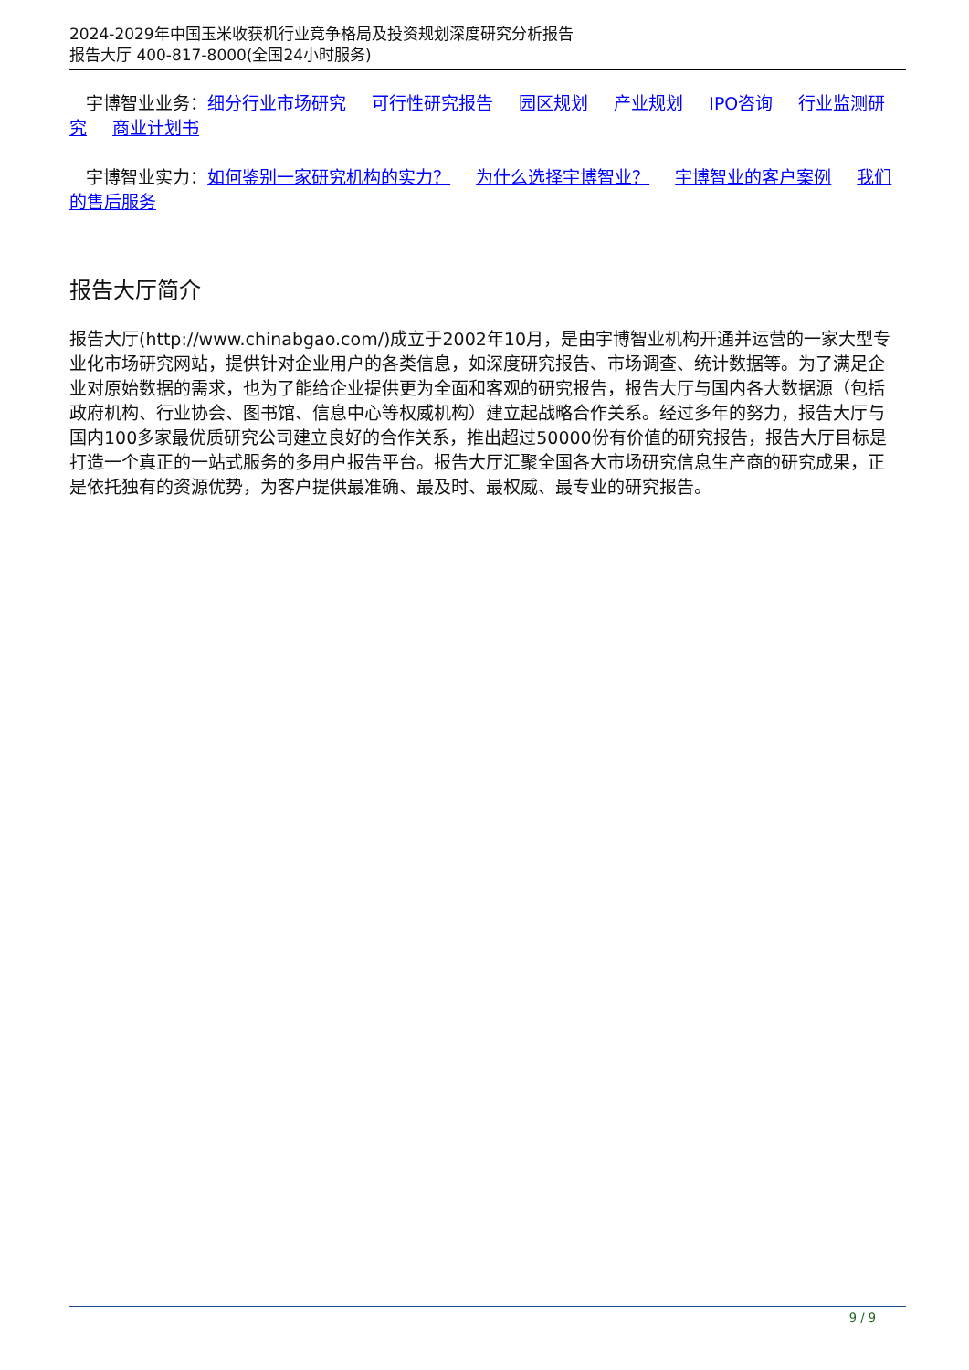2024-2029年中国玉米收获机行业竞争格局及投资规划深度研究分析报告
报告大厅 400-817-8000(全国24小时服务)
宇博智业业务：细分行业市场研究 可行性研究报告 园区规划 产业规划 IPO咨询 行业监测研究 商业计划书
宇博智业实力：如何鉴别一家研究机构的实力？ 为什么选择宇博智业？ 宇博智业的客户案例 我们的售后服务
报告大厅简介
报告大厅(http://www.chinabgao.com/)成立于2002年10月，是由宇博智业机构开通并运营的一家大型专业化市场研究网站，提供针对企业用户的各类信息，如深度研究报告、市场调查、统计数据等。为了满足企业对原始数据的需求，也为了能给企业提供更为全面和客观的研究报告，报告大厅与国内各大数据源（包括政府机构、行业协会、图书馆、信息中心等权威机构）建立起战略合作关系。经过多年的努力，报告大厅与国内100多家最优质研究公司建立良好的合作关系，推出超过50000份有价值的研究报告，报告大厅目标是打造一个真正的一站式服务的多用户报告平台。报告大厅汇聚全国各大市场研究信息生产商的研究成果，正是依托独有的资源优势，为客户提供最准确、最及时、最权威、最专业的研究报告。
9 / 9